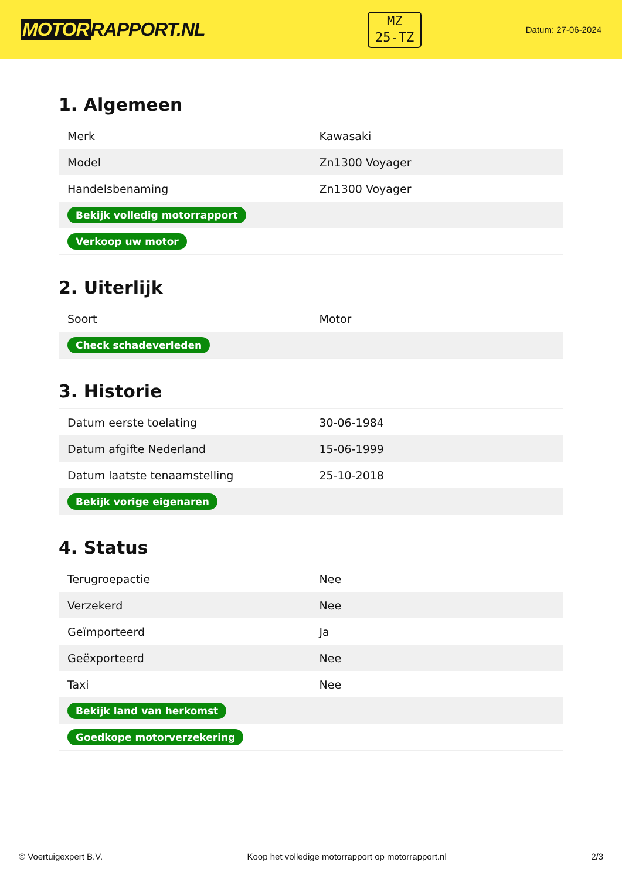MOTOR RAPPORT.NL
MZ
25-TZ
Datum: 27-06-2024
1. Algemeen
| Merk | Kawasaki |
| Model | Zn1300 Voyager |
| Handelsbenaming | Zn1300 Voyager |
| Bekijk volledig motorrapport | |
| Verkoop uw motor | |
2. Uiterlijk
| Soort | Motor |
| Check schadeverleden | |
3. Historie
| Datum eerste toelating | 30-06-1984 |
| Datum afgifte Nederland | 15-06-1999 |
| Datum laatste tenaamstelling | 25-10-2018 |
| Bekijk vorige eigenaren | |
4. Status
| Terugroepactie | Nee |
| Verzekerd | Nee |
| Geïmporteerd | Ja |
| Geëxporteerd | Nee |
| Taxi | Nee |
| Bekijk land van herkomst | |
| Goedkope motorverzekering | |
© Voertuigexpert B.V. Koop het volledige motorrapport op motorrapport.nl 2/3